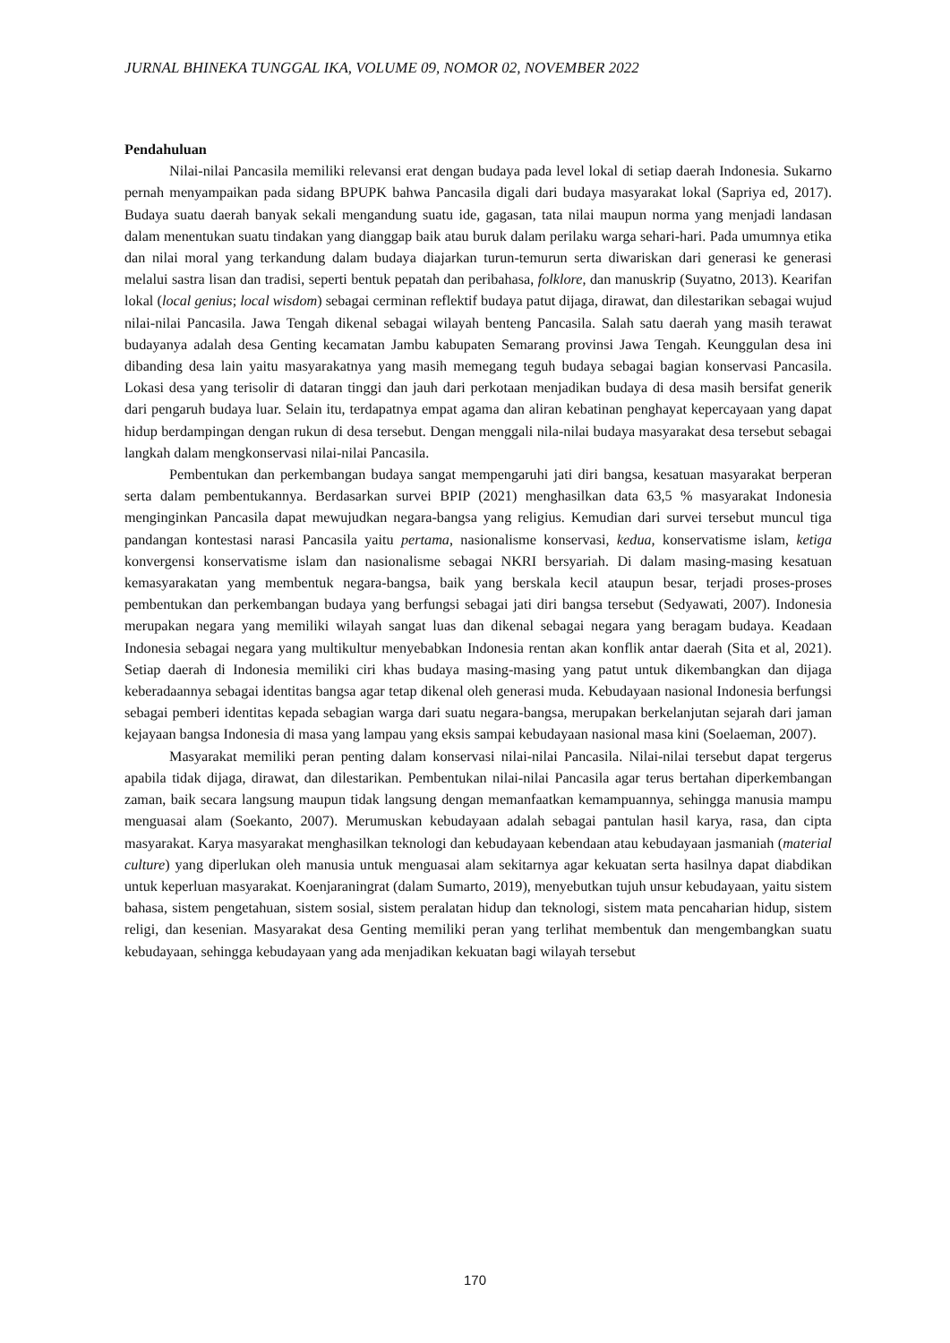JURNAL BHINEKA TUNGGAL IKA, VOLUME 09, NOMOR 02, NOVEMBER 2022
Pendahuluan
Nilai-nilai Pancasila memiliki relevansi erat dengan budaya pada level lokal di setiap daerah Indonesia. Sukarno pernah menyampaikan pada sidang BPUPK bahwa Pancasila digali dari budaya masyarakat lokal (Sapriya ed, 2017). Budaya suatu daerah banyak sekali mengandung suatu ide, gagasan, tata nilai maupun norma yang menjadi landasan dalam menentukan suatu tindakan yang dianggap baik atau buruk dalam perilaku warga sehari-hari. Pada umumnya etika dan nilai moral yang terkandung dalam budaya diajarkan turun-temurun serta diwariskan dari generasi ke generasi melalui sastra lisan dan tradisi, seperti bentuk pepatah dan peribahasa, folklore, dan manuskrip (Suyatno, 2013). Kearifan lokal (local genius; local wisdom) sebagai cerminan reflektif budaya patut dijaga, dirawat, dan dilestarikan sebagai wujud nilai-nilai Pancasila. Jawa Tengah dikenal sebagai wilayah benteng Pancasila. Salah satu daerah yang masih terawat budayanya adalah desa Genting kecamatan Jambu kabupaten Semarang provinsi Jawa Tengah. Keunggulan desa ini dibanding desa lain yaitu masyarakatnya yang masih memegang teguh budaya sebagai bagian konservasi Pancasila. Lokasi desa yang terisolir di dataran tinggi dan jauh dari perkotaan menjadikan budaya di desa masih bersifat generik dari pengaruh budaya luar. Selain itu, terdapatnya empat agama dan aliran kebatinan penghayat kepercayaan yang dapat hidup berdampingan dengan rukun di desa tersebut. Dengan menggali nila-nilai budaya masyarakat desa tersebut sebagai langkah dalam mengkonservasi nilai-nilai Pancasila.
Pembentukan dan perkembangan budaya sangat mempengaruhi jati diri bangsa, kesatuan masyarakat berperan serta dalam pembentukannya. Berdasarkan survei BPIP (2021) menghasilkan data 63,5 % masyarakat Indonesia menginginkan Pancasila dapat mewujudkan negara-bangsa yang religius. Kemudian dari survei tersebut muncul tiga pandangan kontestasi narasi Pancasila yaitu pertama, nasionalisme konservasi, kedua, konservatisme islam, ketiga konvergensi konservatisme islam dan nasionalisme sebagai NKRI bersyariah. Di dalam masing-masing kesatuan kemasyarakatan yang membentuk negara-bangsa, baik yang berskala kecil ataupun besar, terjadi proses-proses pembentukan dan perkembangan budaya yang berfungsi sebagai jati diri bangsa tersebut (Sedyawati, 2007). Indonesia merupakan negara yang memiliki wilayah sangat luas dan dikenal sebagai negara yang beragam budaya. Keadaan Indonesia sebagai negara yang multikultur menyebabkan Indonesia rentan akan konflik antar daerah (Sita et al, 2021). Setiap daerah di Indonesia memiliki ciri khas budaya masing-masing yang patut untuk dikembangkan dan dijaga keberadaannya sebagai identitas bangsa agar tetap dikenal oleh generasi muda. Kebudayaan nasional Indonesia berfungsi sebagai pemberi identitas kepada sebagian warga dari suatu negara-bangsa, merupakan berkelanjutan sejarah dari jaman kejayaan bangsa Indonesia di masa yang lampau yang eksis sampai kebudayaan nasional masa kini (Soelaeman, 2007).
Masyarakat memiliki peran penting dalam konservasi nilai-nilai Pancasila. Nilai-nilai tersebut dapat tergerus apabila tidak dijaga, dirawat, dan dilestarikan. Pembentukan nilai-nilai Pancasila agar terus bertahan diperkembangan zaman, baik secara langsung maupun tidak langsung dengan memanfaatkan kemampuannya, sehingga manusia mampu menguasai alam (Soekanto, 2007). Merumuskan kebudayaan adalah sebagai pantulan hasil karya, rasa, dan cipta masyarakat. Karya masyarakat menghasilkan teknologi dan kebudayaan kebendaan atau kebudayaan jasmaniah (material culture) yang diperlukan oleh manusia untuk menguasai alam sekitarnya agar kekuatan serta hasilnya dapat diabdikan untuk keperluan masyarakat. Koenjaraningrat (dalam Sumarto, 2019), menyebutkan tujuh unsur kebudayaan, yaitu sistem bahasa, sistem pengetahuan, sistem sosial, sistem peralatan hidup dan teknologi, sistem mata pencaharian hidup, sistem religi, dan kesenian. Masyarakat desa Genting memiliki peran yang terlihat membentuk dan mengembangkan suatu kebudayaan, sehingga kebudayaan yang ada menjadikan kekuatan bagi wilayah tersebut
170